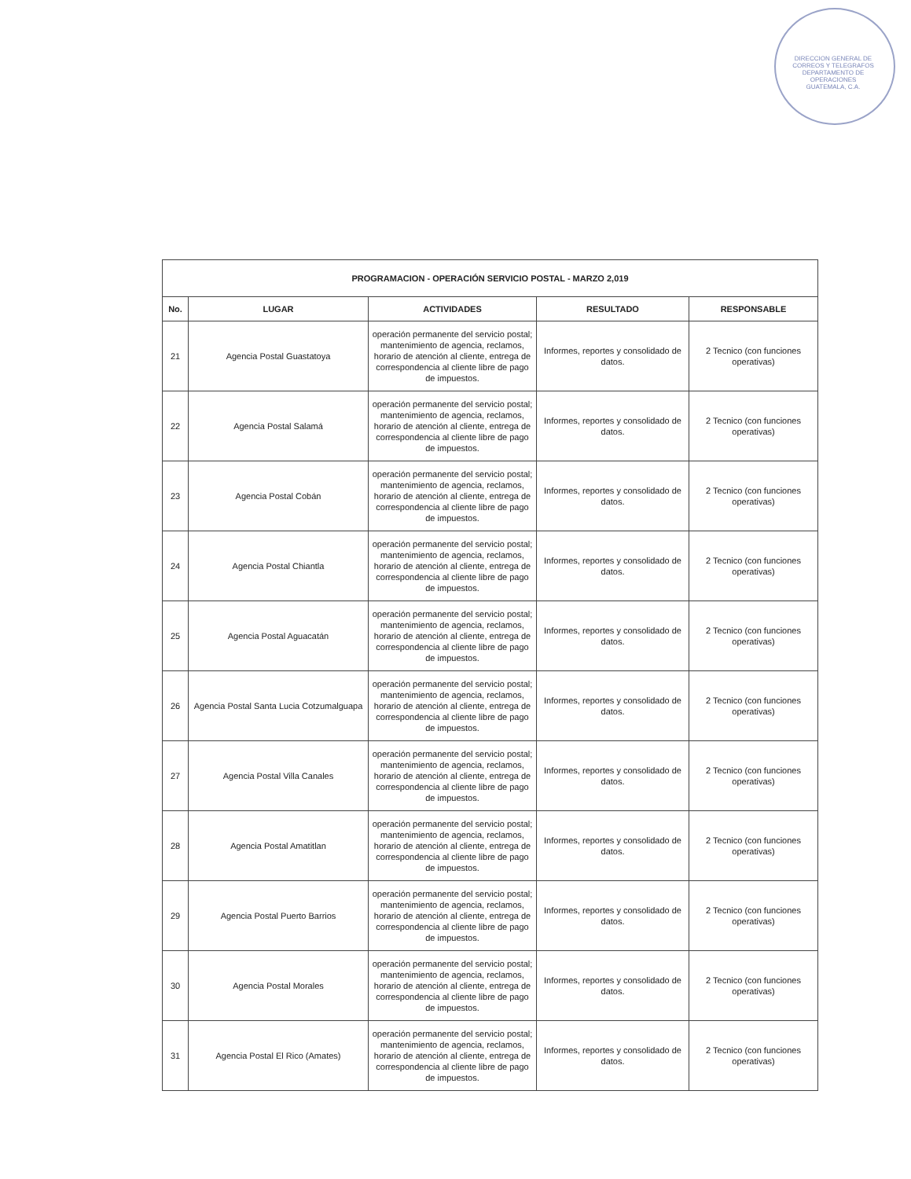DIRECCION GENERAL DE CORREOS Y TELEGRAFOS DEPARTAMENTO DE OPERACIONES GUATEMALA, C.A.
| PROGRAMACION - OPERACIÓN SERVICIO POSTAL - MARZO 2,019 | | | | |
| --- | --- | --- | --- | --- |
| No. | LUGAR | ACTIVIDADES | RESULTADO | RESPONSABLE |
| 21 | Agencia Postal Guastatoya | operación permanente del servicio postal; mantenimiento de agencia, reclamos, horario de atención al cliente, entrega de correspondencia al cliente libre de pago de impuestos. | Informes, reportes y consolidado de datos. | 2 Tecnico (con funciones operativas) |
| 22 | Agencia Postal Salamá | operación permanente del servicio postal; mantenimiento de agencia, reclamos, horario de atención al cliente, entrega de correspondencia al cliente libre de pago de impuestos. | Informes, reportes y consolidado de datos. | 2 Tecnico (con funciones operativas) |
| 23 | Agencia Postal Cobán | operación permanente del servicio postal; mantenimiento de agencia, reclamos, horario de atención al cliente, entrega de correspondencia al cliente libre de pago de impuestos. | Informes, reportes y consolidado de datos. | 2 Tecnico (con funciones operativas) |
| 24 | Agencia Postal Chiantla | operación permanente del servicio postal; mantenimiento de agencia, reclamos, horario de atención al cliente, entrega de correspondencia al cliente libre de pago de impuestos. | Informes, reportes y consolidado de datos. | 2 Tecnico (con funciones operativas) |
| 25 | Agencia Postal Aguacatán | operación permanente del servicio postal; mantenimiento de agencia, reclamos, horario de atención al cliente, entrega de correspondencia al cliente libre de pago de impuestos. | Informes, reportes y consolidado de datos. | 2 Tecnico (con funciones operativas) |
| 26 | Agencia Postal Santa Lucia Cotzumalguapa | operación permanente del servicio postal; mantenimiento de agencia, reclamos, horario de atención al cliente, entrega de correspondencia al cliente libre de pago de impuestos. | Informes, reportes y consolidado de datos. | 2 Tecnico (con funciones operativas) |
| 27 | Agencia Postal Villa Canales | operación permanente del servicio postal; mantenimiento de agencia, reclamos, horario de atención al cliente, entrega de correspondencia al cliente libre de pago de impuestos. | Informes, reportes y consolidado de datos. | 2 Tecnico (con funciones operativas) |
| 28 | Agencia Postal Amatitlan | operación permanente del servicio postal; mantenimiento de agencia, reclamos, horario de atención al cliente, entrega de correspondencia al cliente libre de pago de impuestos. | Informes, reportes y consolidado de datos. | 2 Tecnico (con funciones operativas) |
| 29 | Agencia Postal Puerto Barrios | operación permanente del servicio postal; mantenimiento de agencia, reclamos, horario de atención al cliente, entrega de correspondencia al cliente libre de pago de impuestos. | Informes, reportes y consolidado de datos. | 2 Tecnico (con funciones operativas) |
| 30 | Agencia Postal Morales | operación permanente del servicio postal; mantenimiento de agencia, reclamos, horario de atención al cliente, entrega de correspondencia al cliente libre de pago de impuestos. | Informes, reportes y consolidado de datos. | 2 Tecnico (con funciones operativas) |
| 31 | Agencia Postal El Rico (Amates) | operación permanente del servicio postal; mantenimiento de agencia, reclamos, horario de atención al cliente, entrega de correspondencia al cliente libre de pago de impuestos. | Informes, reportes y consolidado de datos. | 2 Tecnico (con funciones operativas) |